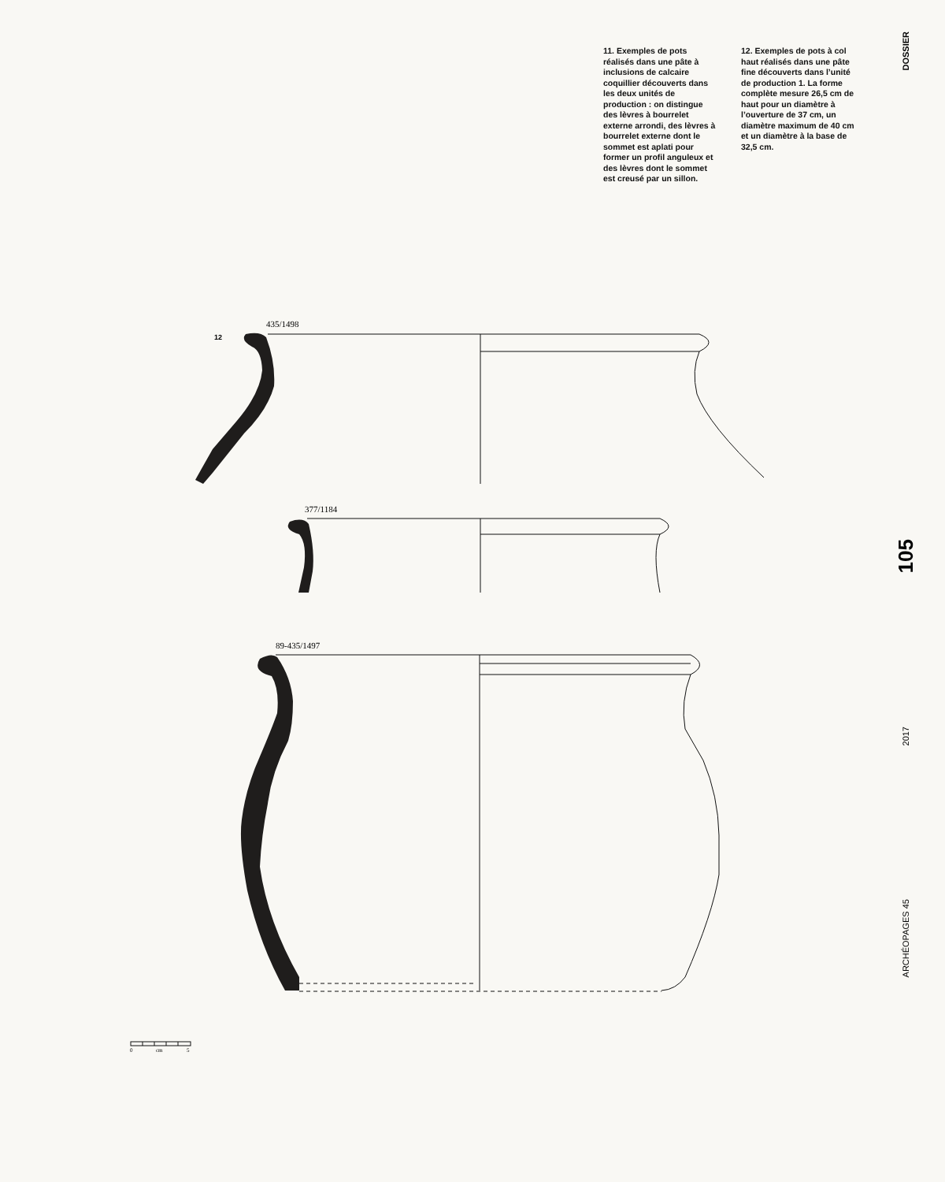11. Exemples de pots réalisés dans une pâte à inclusions de calcaire coquillier découverts dans les deux unités de production : on distingue des lèvres à bourrelet externe arrondi, des lèvres à bourrelet externe dont le sommet est aplati pour former un profil anguleux et des lèvres dont le sommet est creusé par un sillon.
12. Exemples de pots à col haut réalisés dans une pâte fine découverts dans l’unité de production 1. La forme complète mesure 26,5 cm de haut pour un diamètre à l’ouverture de 37 cm, un diamètre maximum de 40 cm et un diamètre à la base de 32,5 cm.
DOSSIER
105
2017
ARCHÉOPAGES 45
12
435/1498
377/1184
89-435/1497
0
cm
5